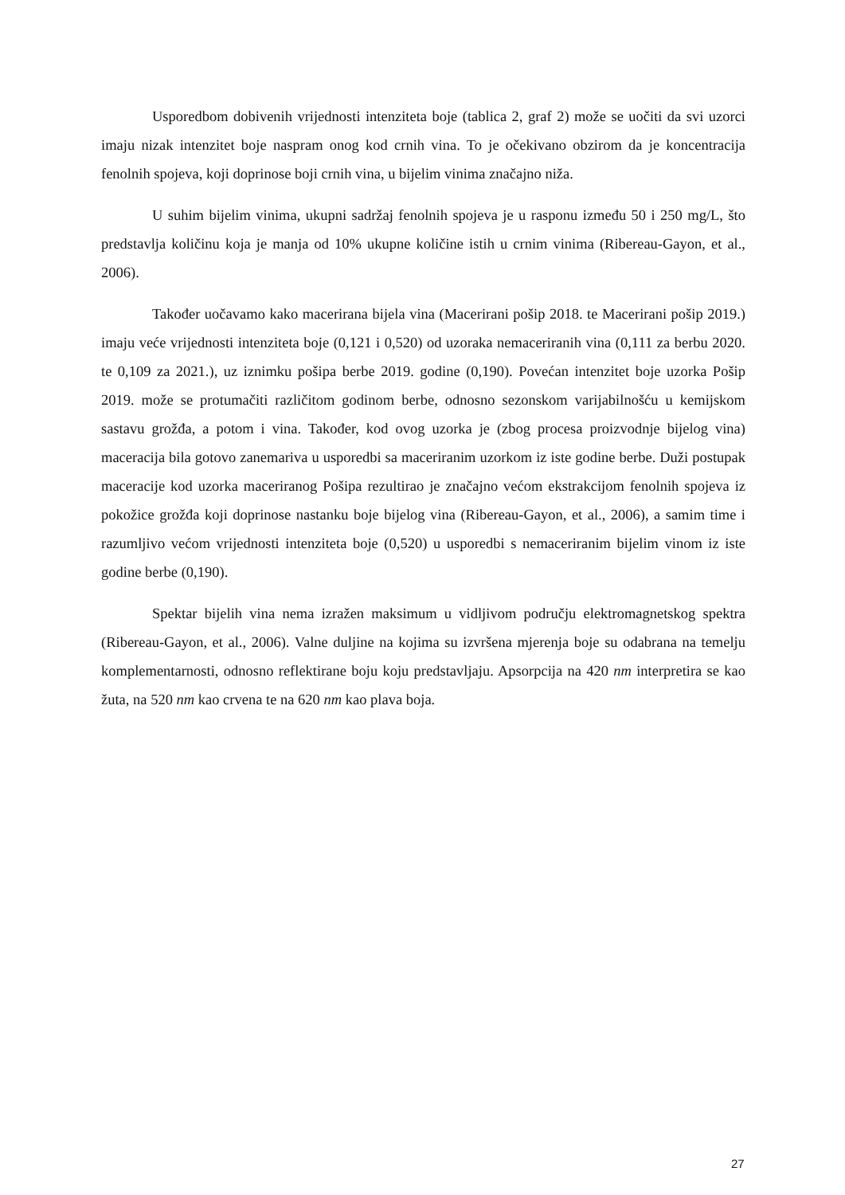Usporedbom dobivenih vrijednosti intenziteta boje (tablica 2, graf 2) može se uočiti da svi uzorci imaju nizak intenzitet boje naspram onog kod crnih vina. To je očekivano obzirom da je koncentracija fenolnih spojeva, koji doprinose boji crnih vina, u bijelim vinima značajno niža.
U suhim bijelim vinima, ukupni sadržaj fenolnih spojeva je u rasponu između 50 i 250 mg/L, što predstavlja količinu koja je manja od 10% ukupne količine istih u crnim vinima (Ribereau-Gayon, et al., 2006).
Također uočavamo kako macerirana bijela vina (Macerirani pošip 2018. te Macerirani pošip 2019.) imaju veće vrijednosti intenziteta boje (0,121 i 0,520) od uzoraka nemaceriranih vina (0,111 za berbu 2020. te 0,109 za 2021.), uz iznimku pošipa berbe 2019. godine (0,190). Povećan intenzitet boje uzorka Pošip 2019. može se protumačiti različitom godinom berbe, odnosno sezonskom varijabilnošću u kemijskom sastavu grožđa, a potom i vina. Također, kod ovog uzorka je (zbog procesa proizvodnje bijelog vina) maceracija bila gotovo zanemariva u usporedbi sa maceriranim uzorkom iz iste godine berbe. Duži postupak maceracije kod uzorka maceriranog Pošipa rezultirao je značajno većom ekstrakcijom fenolnih spojeva iz pokožice grožđa koji doprinose nastanku boje bijelog vina (Ribereau-Gayon, et al., 2006), a samim time i razumljivo većom vrijednosti intenziteta boje (0,520) u usporedbi s nemaceriranim bijelim vinom iz iste godine berbe (0,190).
Spektar bijelih vina nema izražen maksimum u vidljivom području elektromagnetskog spektra (Ribereau-Gayon, et al., 2006). Valne duljine na kojima su izvršena mjerenja boje su odabrana na temelju komplementarnosti, odnosno reflektirane boju koju predstavljaju. Apsorpcija na 420 nm interpretira se kao žuta, na 520 nm kao crvena te na 620 nm kao plava boja.
27